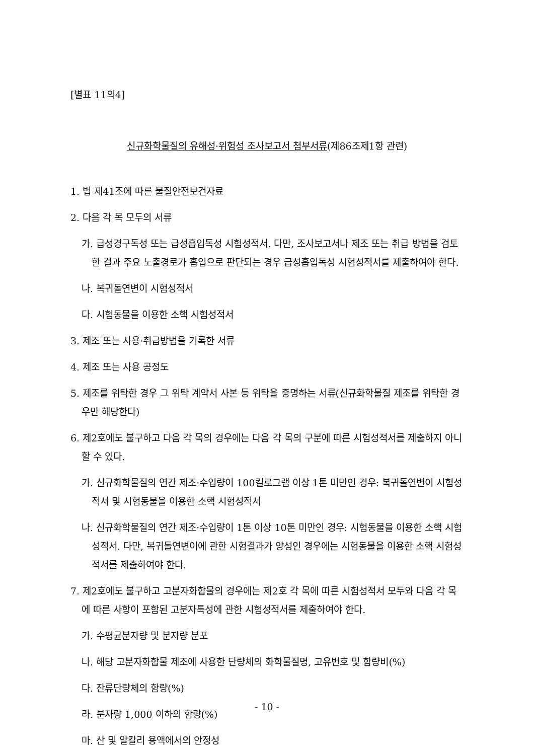[별표 11의4]
신규화학물질의 유해성·위험성 조사보고서 첨부서류(제86조제1항 관련)
1. 법 제41조에 따른 물질안전보건자료
2. 다음 각 목 모두의 서류
가. 급성경구독성 또는 급성흡입독성 시험성적서. 다만, 조사보고서나 제조 또는 취급 방법을 검토한 결과 주요 노출경로가 흡입으로 판단되는 경우 급성흡입독성 시험성적서를 제출하여야 한다.
나. 복귀돌연변이 시험성적서
다. 시험동물을 이용한 소핵 시험성적서
3. 제조 또는 사용·취급방법을 기록한 서류
4. 제조 또는 사용 공정도
5. 제조를 위탁한 경우 그 위탁 계약서 사본 등 위탁을 증명하는 서류(신규화학물질 제조를 위탁한 경우만 해당한다)
6. 제2호에도 불구하고 다음 각 목의 경우에는 다음 각 목의 구분에 따른 시험성적서를 제출하지 아니할 수 있다.
가. 신규화학물질의 연간 제조·수입량이 100킬로그램 이상 1톤 미만인 경우: 복귀돌연변이 시험성적서 및 시험동물을 이용한 소핵 시험성적서
나. 신규화학물질의 연간 제조·수입량이 1톤 이상 10톤 미만인 경우: 시험동물을 이용한 소핵 시험성적서. 다만, 복귀돌연변이에 관한 시험결과가 양성인 경우에는 시험동물을 이용한 소핵 시험성적서를 제출하여야 한다.
7. 제2호에도 불구하고 고분자화합물의 경우에는 제2호 각 목에 따른 시험성적서 모두와 다음 각 목에 따른 사항이 포함된 고분자특성에 관한 시험성적서를 제출하여야 한다.
가. 수평균분자량 및 분자량 분포
나. 해당 고분자화합물 제조에 사용한 단량체의 화학물질명, 고유번호 및 함량비(%)
다. 잔류단량체의 함량(%)
라. 분자량 1,000 이하의 함량(%)
마. 산 및 알칼리 용액에서의 안정성
- 10 -